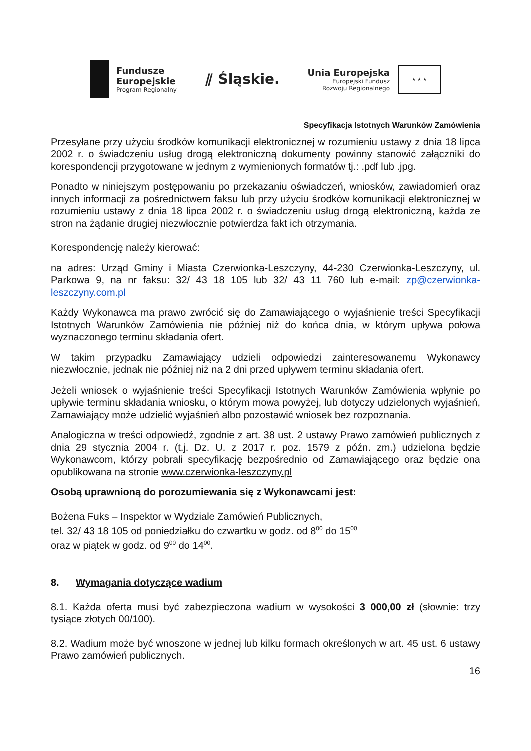Fundusze
Europejskie
Program Regionalny
⫽ Śląskie.
Unia Europejska
Europejski Fundusz
Rozwoju Regionalnego
★ ★ ★
Specyfikacja Istotnych Warunków Zamówienia
Przesyłane przy użyciu środków komunikacji elektronicznej w rozumieniu ustawy z dnia 18 lipca 2002 r. o świadczeniu usług drogą elektroniczną dokumenty powinny stanowić załączniki do korespondencji przygotowane w jednym z wymienionych formatów tj.: .pdf lub .jpg.
Ponadto w niniejszym postępowaniu po przekazaniu oświadczeń, wniosków, zawiadomień oraz innych informacji za pośrednictwem faksu lub przy użyciu środków komunikacji elektronicznej w rozumieniu ustawy z dnia 18 lipca 2002 r. o świadczeniu usług drogą elektroniczną, każda ze stron na żądanie drugiej niezwłocznie potwierdza fakt ich otrzymania.
Korespondencję należy kierować:
na adres: Urząd Gminy i Miasta Czerwionka-Leszczyny, 44-230 Czerwionka-Leszczyny, ul. Parkowa 9, na nr faksu: 32/ 43 18 105 lub 32/ 43 11 760 lub e-mail: zp@czerwionka-leszczyny.com.pl
Każdy Wykonawca ma prawo zwrócić się do Zamawiającego o wyjaśnienie treści Specyfikacji Istotnych Warunków Zamówienia nie później niż do końca dnia, w którym upływa połowa wyznaczonego terminu składania ofert.
W takim przypadku Zamawiający udzieli odpowiedzi zainteresowanemu Wykonawcy niezwłocznie, jednak nie później niż na 2 dni przed upływem terminu składania ofert.
Jeżeli wniosek o wyjaśnienie treści Specyfikacji Istotnych Warunków Zamówienia wpłynie po upływie terminu składania wniosku, o którym mowa powyżej, lub dotyczy udzielonych wyjaśnień, Zamawiający może udzielić wyjaśnień albo pozostawić wniosek bez rozpoznania.
Analogiczna w treści odpowiedź, zgodnie z art. 38 ust. 2 ustawy Prawo zamówień publicznych z dnia 29 stycznia 2004 r. (t.j. Dz. U. z 2017 r. poz. 1579 z późn. zm.) udzielona będzie Wykonawcom, którzy pobrali specyfikację bezpośrednio od Zamawiającego oraz będzie ona opublikowana na stronie www.czerwionka-leszczyny.pl
Osobą uprawnioną do porozumiewania się z Wykonawcami jest:
Bożena Fuks – Inspektor w Wydziale Zamówień Publicznych,
tel. 32/ 43 18 105 od poniedziałku do czwartku w godz. od 8<sup>00</sup> do 15<sup>00</sup>
oraz w piątek w godz. od 9<sup>00</sup> do 14<sup>00</sup>.
8. Wymagania dotyczące wadium
8.1. Każda oferta musi być zabezpieczona wadium w wysokości 3 000,00 zł (słownie: trzy tysiące złotych 00/100).
8.2. Wadium może być wnoszone w jednej lub kilku formach określonych w art. 45 ust. 6 ustawy Prawo zamówień publicznych.
16